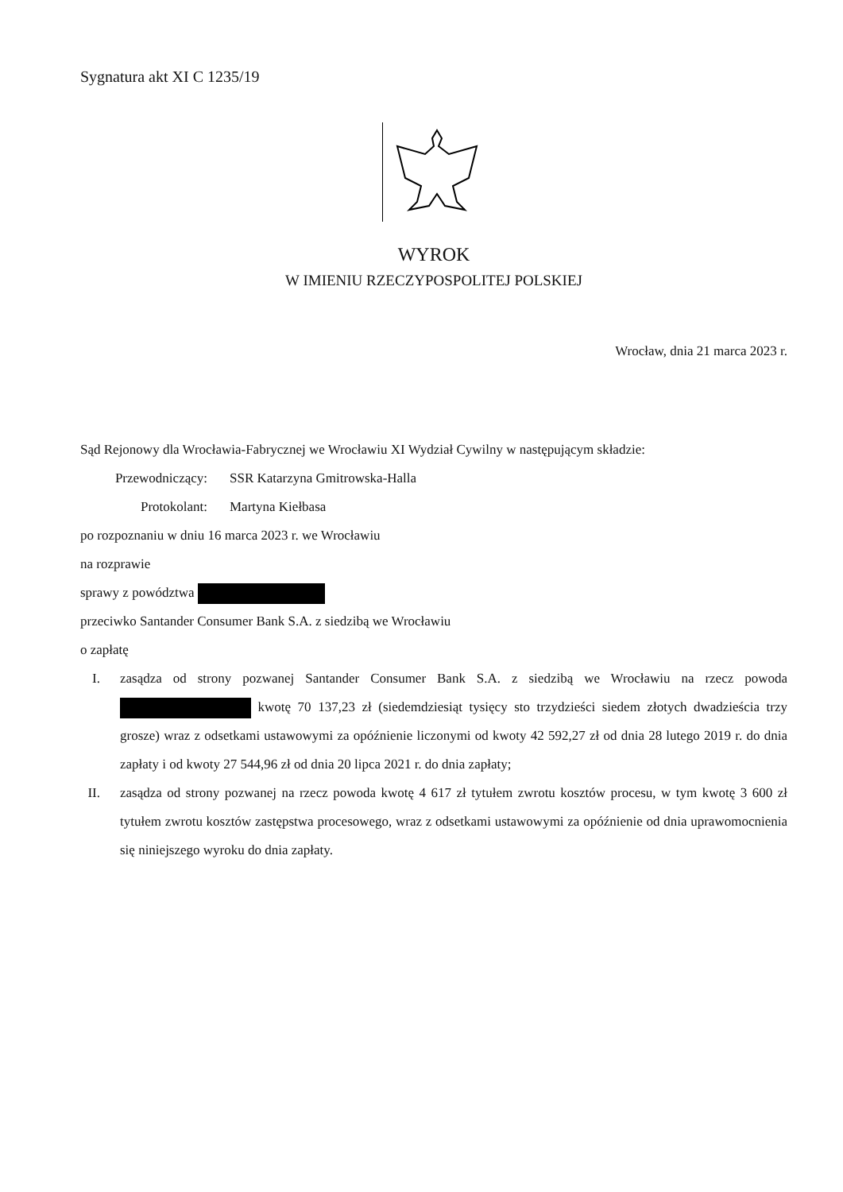Sygnatura akt XI C 1235/19
WYROK
W IMIENIU RZECZYPOSPOLITEJ POLSKIEJ
Wrocław, dnia 21 marca 2023 r.
Sąd Rejonowy dla Wrocławia-Fabrycznej we Wrocławiu XI Wydział Cywilny w następującym składzie:
Przewodniczący: SSR Katarzyna Gmitrowska-Halla
Protokolant: Martyna Kiełbasa
po rozpoznaniu w dniu 16 marca 2023 r. we Wrocławiu
na rozprawie
sprawy z powództwa
przeciwko Santander Consumer Bank S.A. z siedzibą we Wrocławiu
o zapłatę
I. zasądza od strony pozwanej Santander Consumer Bank S.A. z siedzibą we Wrocławiu na rzecz powoda kwotę 70 137,23 zł (siedemdziesiąt tysięcy sto trzydzieści siedem złotych dwadzieścia trzy grosze) wraz z odsetkami ustawowymi za opóźnienie liczonymi od kwoty 42 592,27 zł od dnia 28 lutego 2019 r. do dnia zapłaty i od kwoty 27 544,96 zł od dnia 20 lipca 2021 r. do dnia zapłaty;
II. zasądza od strony pozwanej na rzecz powoda kwotę 4 617 zł tytułem zwrotu kosztów procesu, w tym kwotę 3 600 zł tytułem zwrotu kosztów zastępstwa procesowego, wraz z odsetkami ustawowymi za opóźnienie od dnia uprawomocnienia się niniejszego wyroku do dnia zapłaty.